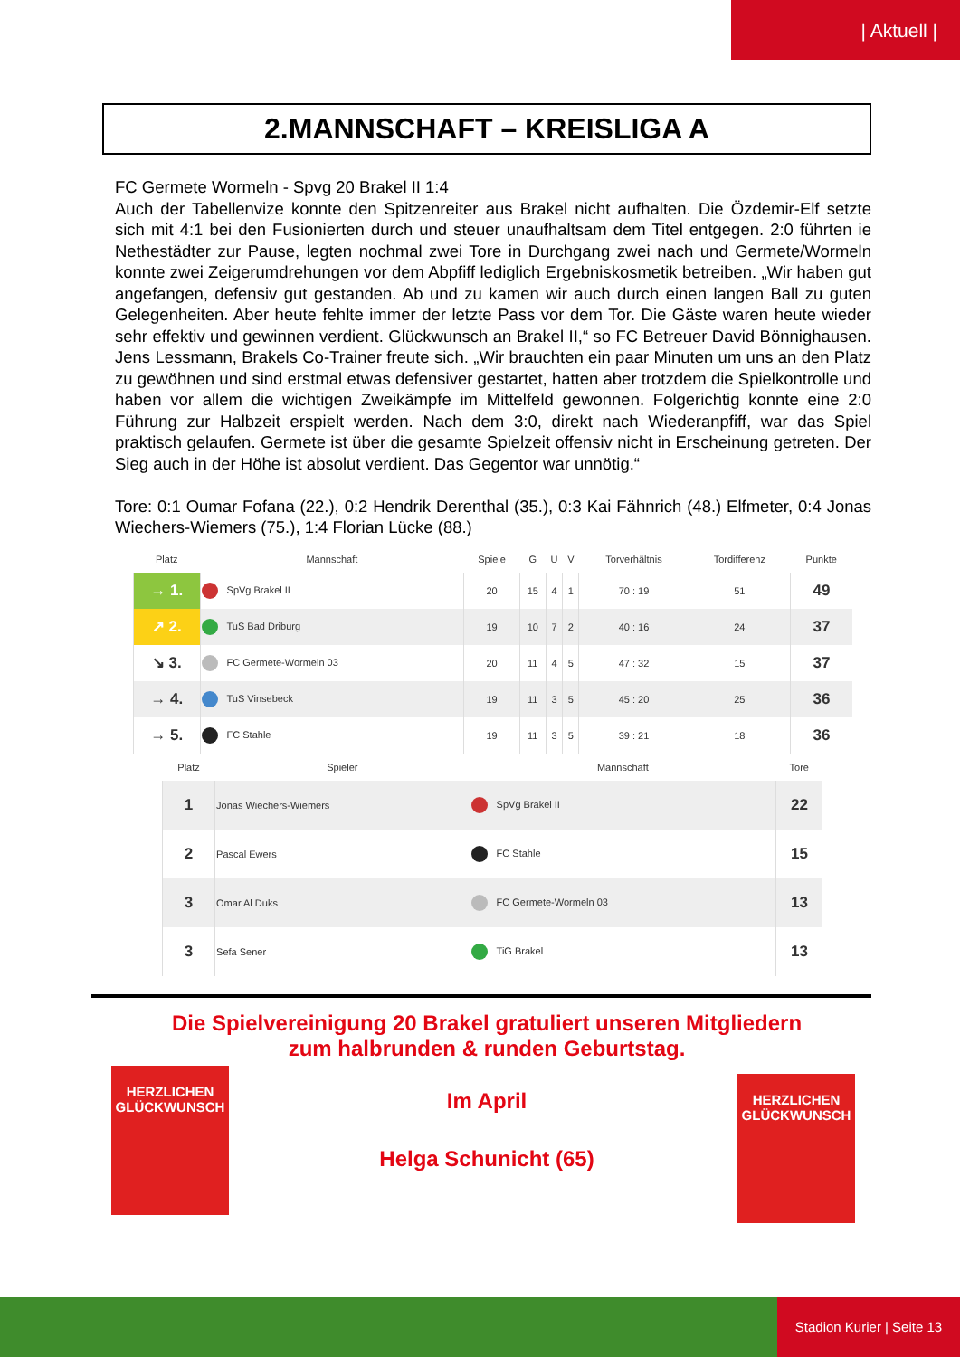| Aktuell |
2.MANNSCHAFT – KREISLIGA A
FC Germete Wormeln - Spvg 20 Brakel II 1:4
Auch der Tabellenvize konnte den Spitzenreiter aus Brakel nicht aufhalten. Die Özdemir-Elf setzte sich mit 4:1 bei den Fusionierten durch und steuer unaufhaltsam dem Titel entgegen. 2:0 führten ie Nethestädter zur Pause, legten nochmal zwei Tore in Durchgang zwei nach und Germete/Wormeln konnte zwei Zeigerumdrehungen vor dem Abpfiff lediglich Ergebniskosmetik betreiben. „Wir haben gut angefangen, defensiv gut gestanden. Ab und zu kamen wir auch durch einen langen Ball zu guten Gelegenheiten. Aber heute fehlte immer der letzte Pass vor dem Tor. Die Gäste waren heute wieder sehr effektiv und gewinnen verdient. Glückwunsch an Brakel II,“ so FC Betreuer David Bönnighausen. Jens Lessmann, Brakels Co-Trainer freute sich. „Wir brauchten ein paar Minuten um uns an den Platz zu gewöhnen und sind erstmal etwas defensiver gestartet, hatten aber trotzdem die Spielkontrolle und haben vor allem die wichtigen Zweikämpfe im Mittelfeld gewonnen. Folgerichtig konnte eine 2:0 Führung zur Halbzeit erspielt werden. Nach dem 3:0, direkt nach Wiederanpfiff, war das Spiel praktisch gelaufen. Germete ist über die gesamte Spielzeit offensiv nicht in Erscheinung getreten. Der Sieg auch in der Höhe ist absolut verdient. Das Gegentor war unnötig.“
Tore: 0:1 Oumar Fofana (22.), 0:2 Hendrik Derenthal (35.), 0:3 Kai Fähnrich (48.) Elfmeter, 0:4 Jonas Wiechers-Wiemers (75.), 1:4 Florian Lücke (88.)
| Platz | Mannschaft | Spiele | G | U | V | Torverhältnis | Tordifferenz | Punkte |
| --- | --- | --- | --- | --- | --- | --- | --- | --- |
| → 1. | SpVg Brakel II | 20 | 15 | 4 | 1 | 70 : 19 | 51 | 49 |
| ↗ 2. | TuS Bad Driburg | 19 | 10 | 7 | 2 | 40 : 16 | 24 | 37 |
| ↘ 3. | FC Germete-Wormeln 03 | 20 | 11 | 4 | 5 | 47 : 32 | 15 | 37 |
| → 4. | TuS Vinsebeck | 19 | 11 | 3 | 5 | 45 : 20 | 25 | 36 |
| → 5. | FC Stahle | 19 | 11 | 3 | 5 | 39 : 21 | 18 | 36 |
| Platz | Spieler | Mannschaft | Tore |
| --- | --- | --- | --- |
| 1 | Jonas Wiechers-Wiemers | SpVg Brakel II | 22 |
| 2 | Pascal Ewers | FC Stahle | 15 |
| 3 | Omar Al Duks | FC Germete-Wormeln 03 | 13 |
| 3 | Sefa Sener | TiG Brakel | 13 |
Die Spielvereinigung 20 Brakel gratuliert unseren Mitgliedern
zum halbrunden & runden Geburtstag.
Im April
Helga Schunicht (65)
HERZLICHEN
GLÜCKWUNSCH
HERZLICHEN
GLÜCKWUNSCH
Stadion Kurier | Seite 13